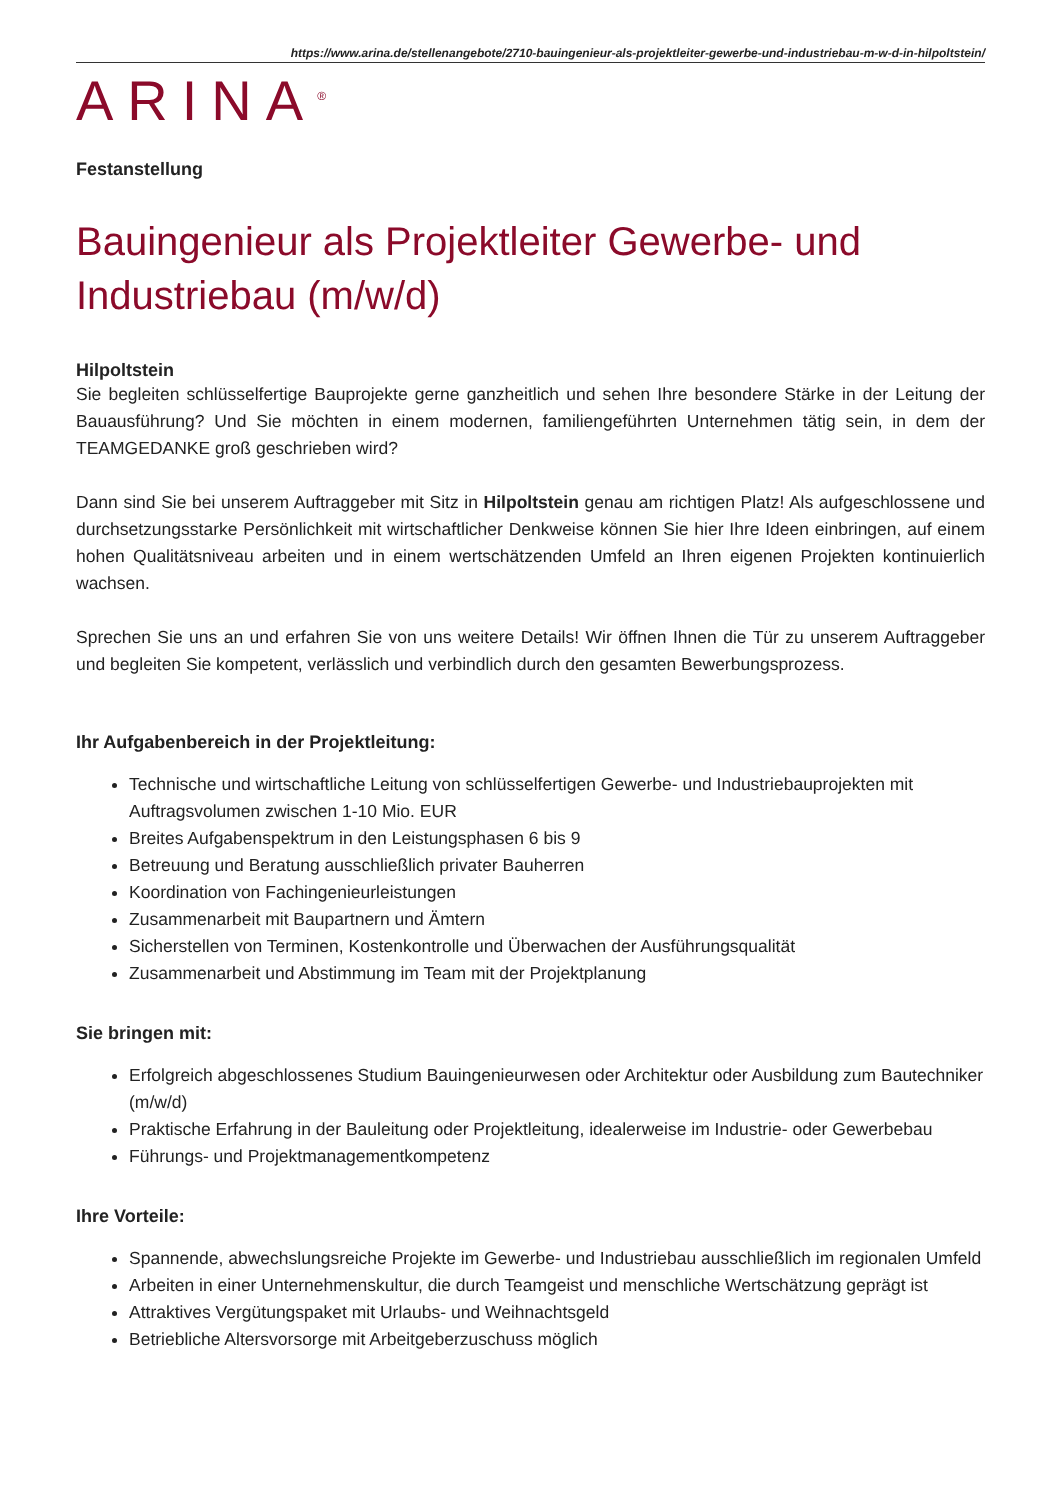https://www.arina.de/stellenangebote/2710-bauingenieur-als-projektleiter-gewerbe-und-industriebau-m-w-d-in-hilpoltstein/
ARINA<sup>®</sup>
Festanstellung
Bauingenieur als Projektleiter Gewerbe- und Industriebau (m/w/d)
Hilpoltstein
Sie begleiten schlüsselfertige Bauprojekte gerne ganzheitlich und sehen Ihre besondere Stärke in der Leitung der Bauausführung? Und Sie möchten in einem modernen, familiengeführten Unternehmen tätig sein, in dem der TEAMGEDANKE groß geschrieben wird?
Dann sind Sie bei unserem Auftraggeber mit Sitz in Hilpoltstein genau am richtigen Platz! Als aufgeschlossene und durchsetzungsstarke Persönlichkeit mit wirtschaftlicher Denkweise können Sie hier Ihre Ideen einbringen, auf einem hohen Qualitätsniveau arbeiten und in einem wertschätzenden Umfeld an Ihren eigenen Projekten kontinuierlich wachsen.
Sprechen Sie uns an und erfahren Sie von uns weitere Details! Wir öffnen Ihnen die Tür zu unserem Auftraggeber und begleiten Sie kompetent, verlässlich und verbindlich durch den gesamten Bewerbungsprozess.
Ihr Aufgabenbereich in der Projektleitung:
Technische und wirtschaftliche Leitung von schlüsselfertigen Gewerbe- und Industriebauprojekten mit Auftragsvolumen zwischen 1-10 Mio. EUR
Breites Aufgabenspektrum in den Leistungsphasen 6 bis 9
Betreuung und Beratung ausschließlich privater Bauherren
Koordination von Fachingenieurleistungen
Zusammenarbeit mit Baupartnern und Ämtern
Sicherstellen von Terminen, Kostenkontrolle und Überwachen der Ausführungsqualität
Zusammenarbeit und Abstimmung im Team mit der Projektplanung
Sie bringen mit:
Erfolgreich abgeschlossenes Studium Bauingenieurwesen oder Architektur oder Ausbildung zum Bautechniker (m/w/d)
Praktische Erfahrung in der Bauleitung oder Projektleitung, idealerweise im Industrie- oder Gewerbebau
Führungs- und Projektmanagementkompetenz
Ihre Vorteile:
Spannende, abwechslungsreiche Projekte im Gewerbe- und Industriebau ausschließlich im regionalen Umfeld
Arbeiten in einer Unternehmenskultur, die durch Teamgeist und menschliche Wertschätzung geprägt ist
Attraktives Vergütungspaket mit Urlaubs- und Weihnachtsgeld
Betriebliche Altersvorsorge mit Arbeitgeberzuschuss möglich